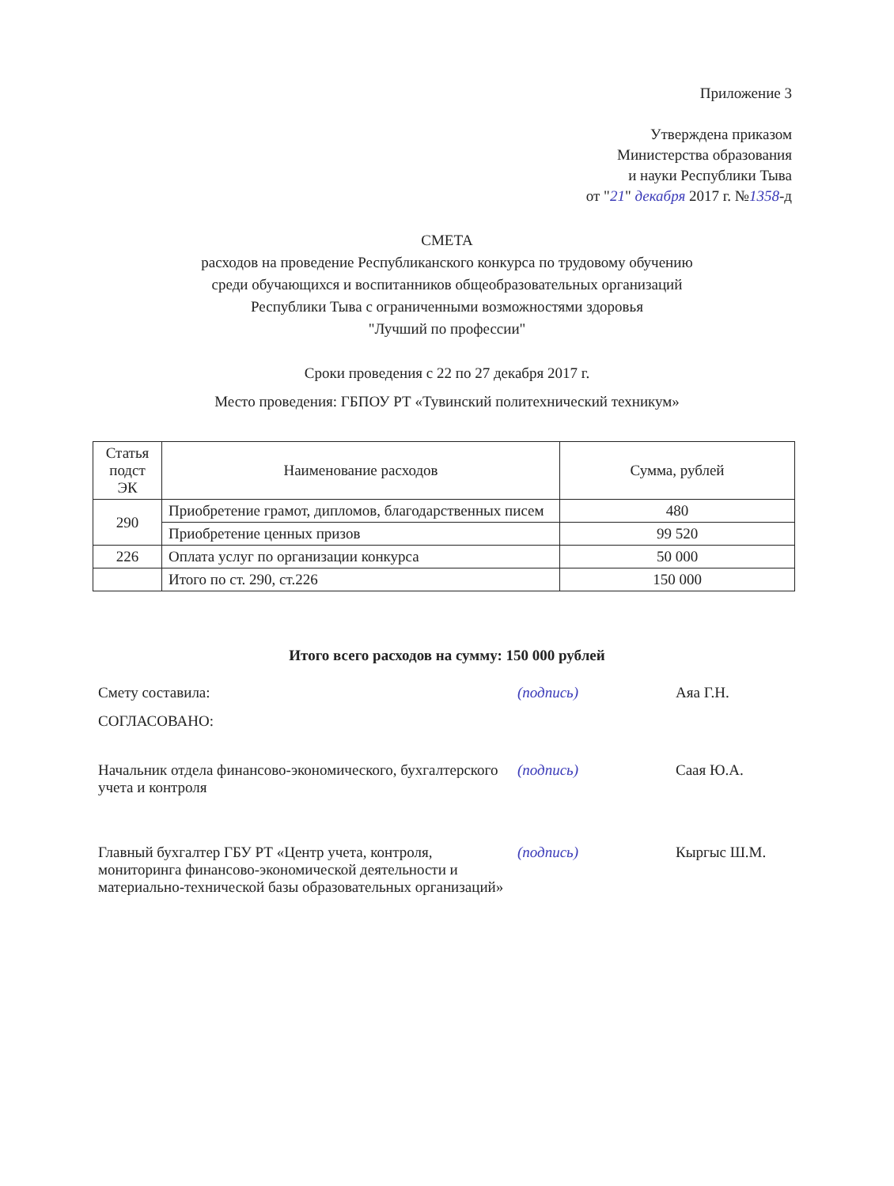Приложение 3
Утверждена приказом
Министерства образования
и науки Республики Тыва
от "21" декабря 2017 г. №1358-д
СМЕТА
расходов на проведение Республиканского конкурса по трудовому обучению
среди обучающихся и воспитанников общеобразовательных организаций
Республики Тыва с ограниченными возможностями здоровья
"Лучший по профессии"
Сроки проведения с 22 по 27 декабря 2017 г.
Место проведения: ГБПОУ РТ «Тувинский политехнический техникум»
| Статья подст ЭК | Наименование расходов | Сумма, рублей |
| --- | --- | --- |
| 290 | Приобретение грамот, дипломов, благодарственных писем | 480 |
| | Приобретение ценных призов | 99 520 |
| 226 | Оплата услуг по организации конкурса | 50 000 |
| | Итого по ст. 290, ст.226 | 150 000 |
Итого всего расходов на сумму: 150 000 рублей
Смету составила: (подпись) Аяа Г.Н.
СОГЛАСОВАНО:
Начальник отдела финансово-экономического, бухгалтерского учета и контроля
(подпись) Саая Ю.А.
Главный бухгалтер ГБУ РТ «Центр учета, контроля, мониторинга финансово-экономической деятельности и материально-технической базы образовательных организаций»
(подпись) Кыргыс Ш.М.